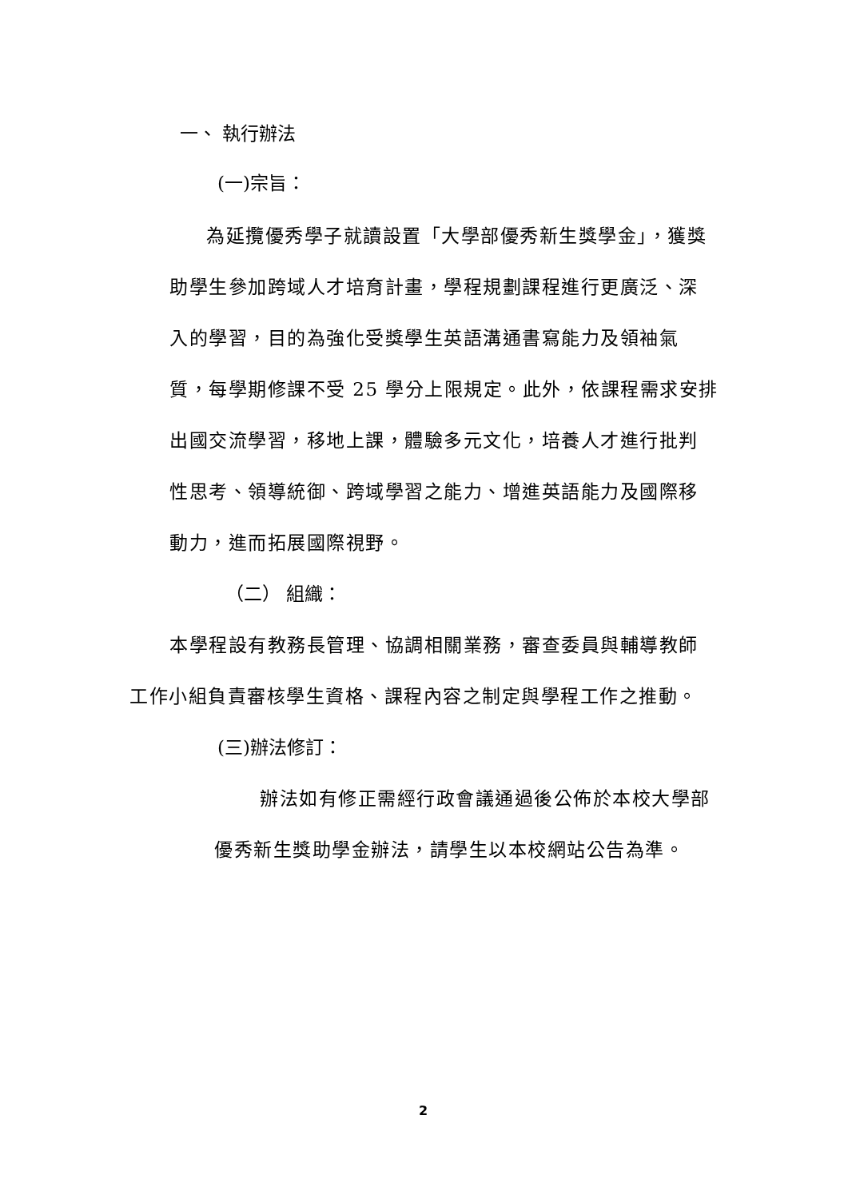一、 執行辦法
(一)宗旨：
為延攬優秀學子就讀設置「大學部優秀新生獎學金」，獲獎
助學生參加跨域人才培育計畫，學程規劃課程進行更廣泛、深
入的學習，目的為強化受獎學生英語溝通書寫能力及領袖氣
質，每學期修課不受 25 學分上限規定。此外，依課程需求安排
出國交流學習，移地上課，體驗多元文化，培養人才進行批判
性思考、領導統御、跨域學習之能力、增進英語能力及國際移
動力，進而拓展國際視野。
（二） 組織：
本學程設有教務長管理、協調相關業務，審查委員與輔導教師
工作小組負責審核學生資格、課程內容之制定與學程工作之推動。
(三)辦法修訂：
辦法如有修正需經行政會議通過後公佈於本校大學部
優秀新生獎助學金辦法，請學生以本校網站公告為準。
2